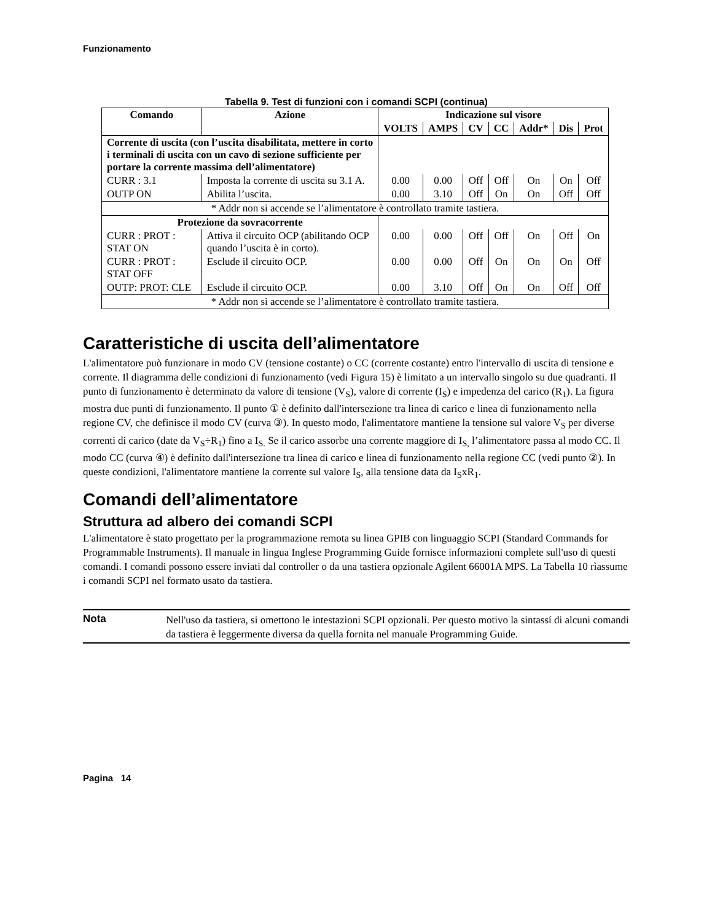Funzionamento
Tabella 9. Test di funzioni con i comandi SCPI (continua)
| Comando | Azione | Indicazione sul visore | | | | | | |
| --- | --- | --- | --- | --- | --- | --- | --- | --- |
| | | VOLTS | AMPS | CV | CC | Addr* | Dis | Prot |
| Corrente di uscita (con l’uscita disabilitata, mettere in corto i terminali di uscita con un cavo di sezione sufficiente per portare la corrente massima dell’alimentatore) | | | | | | | | |
| CURR : 3.1 | Imposta la corrente di uscita su 3.1 A. | 0.00 | 0.00 | Off | Off | On | On | Off |
| OUTP ON | Abilita l’uscita. | 0.00 | 3.10 | Off | On | On | Off | Off |
| * Addr non si accende se l’alimentatore è controllato tramite tastiera. | | | | | | | | |
| Protezione da sovracorrente | | | | | | | | |
| CURR : PROT : STAT ON | Attiva il circuito OCP (abilitando OCP quando l’uscita è in corto). | 0.00 | 0.00 | Off | Off | On | Off | On |
| CURR : PROT : STAT OFF | Esclude il circuito OCP. | 0.00 | 0.00 | Off | On | On | On | Off |
| OUTP: PROT: CLE | Esclude il circuito OCP. | 0.00 | 3.10 | Off | On | On | Off | Off |
| * Addr non si accende se l’alimentatore è controllato tramite tastiera. | | | | | | | | |
Caratteristiche di uscita dell’alimentatore
L'alimentatore può funzionare in modo CV (tensione costante) o CC (corrente costante) entro l'intervallo di uscita di tensione e corrente. Il diagramma delle condizioni di funzionamento (vedi Figura 15) è limitato a un intervallo singolo su due quadranti. Il punto di funzionamento è determinato da valore di tensione (V<sub>S</sub>), valore di corrente (I<sub>S</sub>) e impedenza del carico (R<sub>1</sub>). La figura mostra due punti di funzionamento. Il punto ① è definito dall'intersezione tra linea di carico e linea di funzionamento nella regione CV, che definisce il modo CV (curva ③). In questo modo, l'alimentatore mantiene la tensione sul valore V<sub>S</sub> per diverse correnti di carico (date da V<sub>S</sub>÷R<sub>1</sub>) fino a I<sub>S.</sub> Se il carico assorbe una corrente maggiore di I<sub>S,</sub> l’alimentatore passa al modo CC. Il modo CC (curva ④) è definito dall'intersezione tra linea di carico e linea di funzionamento nella regione CC (vedi punto ②). In queste condizioni, l'alimentatore mantiene la corrente sul valore I<sub>S</sub>, alla tensione data da I<sub>S</sub>xR<sub>1</sub>.
Comandi dell’alimentatore
Struttura ad albero dei comandi SCPI
L'alimentatore è stato progettato per la programmazione remota su linea GPIB con linguaggio SCPI (Standard Commands for Programmable Instruments). Il manuale in lingua Inglese Programming Guide fornisce informazioni complete sull'uso di questi comandi. I comandi possono essere inviati dal controller o da una tastiera opzionale Agilent 66001A MPS. La Tabella 10 rìassume i comandi SCPI nel formato usato da tastiera.
Nota
Nell'uso da tastiera, si omettono le intestazioni SCPI opzionali. Per questo motivo la sintassí di alcuni comandi da tastiera è leggermente diversa da quella fornita nel manuale Programming Guide.
Pagina 14